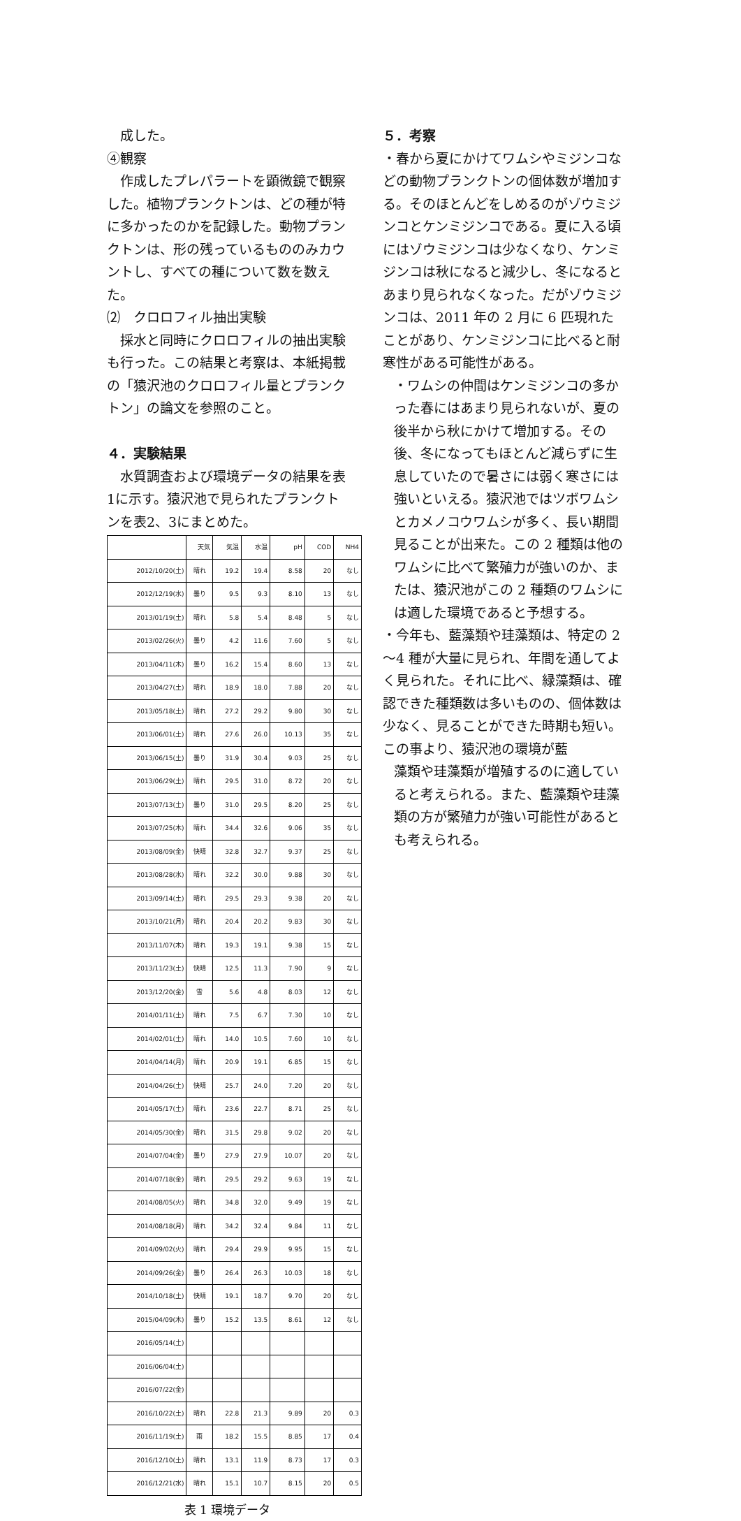成した。
④観察
　作成したプレパラートを顕微鏡で観察した。植物プランクトンは、どの種が特に多かったのかを記録した。動物プランクトンは、形の残っているもののみカウントし、すべての種について数を数えた。
⑵　クロロフィル抽出実験
　採水と同時にクロロフィルの抽出実験も行った。この結果と考察は、本紙掲載の「猿沢池のクロロフィル量とプランクトン」の論文を参照のこと。
４．実験結果
　水質調査および環境データの結果を表1に示す。猿沢池で見られたプランクトンを表2、3にまとめた。
| | 天気 | 気温 | 水温 | pH | COD | NH4 |
| --- | --- | --- | --- | --- | --- | --- |
| 2012/10/20(土) | 晴れ | 19.2 | 19.4 | 8.58 | 20 | なし |
| 2012/12/19(水) | 曇り | 9.5 | 9.3 | 8.10 | 13 | なし |
| 2013/01/19(土) | 晴れ | 5.8 | 5.4 | 8.48 | 5 | なし |
| 2013/02/26(火) | 曇り | 4.2 | 11.6 | 7.60 | 5 | なし |
| 2013/04/11(木) | 曇り | 16.2 | 15.4 | 8.60 | 13 | なし |
| 2013/04/27(土) | 晴れ | 18.9 | 18.0 | 7.88 | 20 | なし |
| 2013/05/18(土) | 晴れ | 27.2 | 29.2 | 9.80 | 30 | なし |
| 2013/06/01(土) | 晴れ | 27.6 | 26.0 | 10.13 | 35 | なし |
| 2013/06/15(土) | 曇り | 31.9 | 30.4 | 9.03 | 25 | なし |
| 2013/06/29(土) | 晴れ | 29.5 | 31.0 | 8.72 | 20 | なし |
| 2013/07/13(土) | 曇り | 31.0 | 29.5 | 8.20 | 25 | なし |
| 2013/07/25(木) | 晴れ | 34.4 | 32.6 | 9.06 | 35 | なし |
| 2013/08/09(金) | 快晴 | 32.8 | 32.7 | 9.37 | 25 | なし |
| 2013/08/28(水) | 晴れ | 32.2 | 30.0 | 9.88 | 30 | なし |
| 2013/09/14(土) | 晴れ | 29.5 | 29.3 | 9.38 | 20 | なし |
| 2013/10/21(月) | 晴れ | 20.4 | 20.2 | 9.83 | 30 | なし |
| 2013/11/07(木) | 晴れ | 19.3 | 19.1 | 9.38 | 15 | なし |
| 2013/11/23(土) | 快晴 | 12.5 | 11.3 | 7.90 | 9 | なし |
| 2013/12/20(金) | 雪 | 5.6 | 4.8 | 8.03 | 12 | なし |
| 2014/01/11(土) | 晴れ | 7.5 | 6.7 | 7.30 | 10 | なし |
| 2014/02/01(土) | 晴れ | 14.0 | 10.5 | 7.60 | 10 | なし |
| 2014/04/14(月) | 晴れ | 20.9 | 19.1 | 6.85 | 15 | なし |
| 2014/04/26(土) | 快晴 | 25.7 | 24.0 | 7.20 | 20 | なし |
| 2014/05/17(土) | 晴れ | 23.6 | 22.7 | 8.71 | 25 | なし |
| 2014/05/30(金) | 晴れ | 31.5 | 29.8 | 9.02 | 20 | なし |
| 2014/07/04(金) | 曇り | 27.9 | 27.9 | 10.07 | 20 | なし |
| 2014/07/18(金) | 晴れ | 29.5 | 29.2 | 9.63 | 19 | なし |
| 2014/08/05(火) | 晴れ | 34.8 | 32.0 | 9.49 | 19 | なし |
| 2014/08/18(月) | 晴れ | 34.2 | 32.4 | 9.84 | 11 | なし |
| 2014/09/02(火) | 晴れ | 29.4 | 29.9 | 9.95 | 15 | なし |
| 2014/09/26(金) | 曇り | 26.4 | 26.3 | 10.03 | 18 | なし |
| 2014/10/18(土) | 快晴 | 19.1 | 18.7 | 9.70 | 20 | なし |
| 2015/04/09(木) | 曇り | 15.2 | 13.5 | 8.61 | 12 | なし |
| 2016/05/14(土) | | | | | | |
| 2016/06/04(土) | | | | | | |
| 2016/07/22(金) | | | | | | |
| 2016/10/22(土) | 晴れ | 22.8 | 21.3 | 9.89 | 20 | 0.3 |
| 2016/11/19(土) | 雨 | 18.2 | 15.5 | 8.85 | 17 | 0.4 |
| 2016/12/10(土) | 晴れ | 13.1 | 11.9 | 8.73 | 17 | 0.3 |
| 2016/12/21(水) | 晴れ | 15.1 | 10.7 | 8.15 | 20 | 0.5 |
表 1 環境データ
５．考察
・春から夏にかけてワムシやミジンコなどの動物プランクトンの個体数が増加する。そのほとんどをしめるのがゾウミジンコとケンミジンコである。夏に入る頃にはゾウミジンコは少なくなり、ケンミジンコは秋になると減少し、冬になるとあまり見られなくなった。だがゾウミジンコは、2011 年の 2 月に 6 匹現れたことがあり、ケンミジンコに比べると耐寒性がある可能性がある。
・ワムシの仲間はケンミジンコの多かった春にはあまり見られないが、夏の後半から秋にかけて増加する。その後、冬になってもほとんど減らずに生息していたので暑さには弱く寒さには強いといえる。猿沢池ではツボワムシとカメノコウワムシが多く、長い期間見ることが出来た。この 2 種類は他のワムシに比べて繁殖力が強いのか、または、猿沢池がこの 2 種類のワムシには適した環境であると予想する。
・今年も、藍藻類や珪藻類は、特定の 2～4 種が大量に見られ、年間を通してよく見られた。それに比べ、緑藻類は、確認できた種類数は多いものの、個体数は少なく、見ることができた時期も短い。この事より、猿沢池の環境が藍
藻類や珪藻類が増殖するのに適していると考えられる。また、藍藻類や珪藻類の方が繁殖力が強い可能性があるとも考えられる。